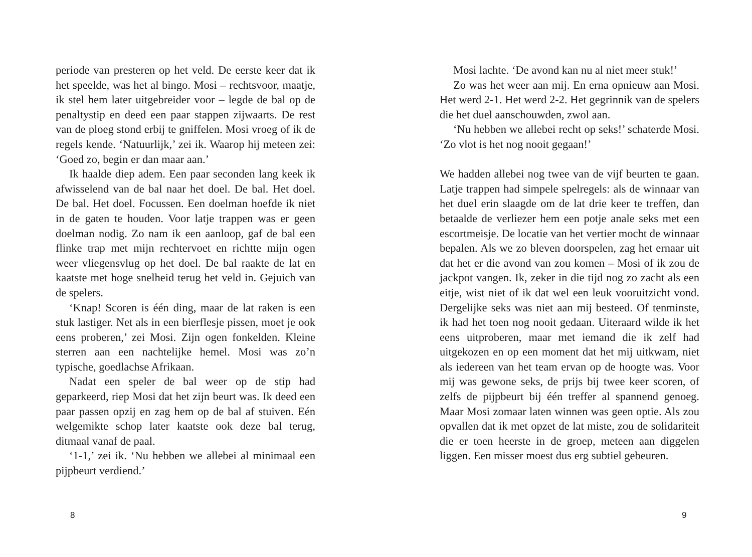periode van presteren op het veld. De eerste keer dat ik het speelde, was het al bingo. Mosi – rechtsvoor, maatje, ik stel hem later uitgebreider voor – legde de bal op de penaltystip en deed een paar stappen zijwaarts. De rest van de ploeg stond erbij te gniffelen. Mosi vroeg of ik de regels kende. ‘Natuurlijk,’ zei ik. Waarop hij meteen zei: ‘Goed zo, begin er dan maar aan.’
Ik haalde diep adem. Een paar seconden lang keek ik afwisselend van de bal naar het doel. De bal. Het doel. De bal. Het doel. Focussen. Een doelman hoefde ik niet in de gaten te houden. Voor latje trappen was er geen doelman nodig. Zo nam ik een aanloop, gaf de bal een flinke trap met mijn rechtervoet en richtte mijn ogen weer vliegensvlug op het doel. De bal raakte de lat en kaatste met hoge snelheid terug het veld in. Gejuich van de spelers.
‘Knap! Scoren is één ding, maar de lat raken is een stuk lastiger. Net als in een bierflesje pissen, moet je ook eens proberen,’ zei Mosi. Zijn ogen fonkelden. Kleine sterren aan een nachtelijke hemel. Mosi was zo’n typische, goedlachse Afrikaan.
Nadat een speler de bal weer op de stip had geparkeerd, riep Mosi dat het zijn beurt was. Ik deed een paar passen opzij en zag hem op de bal af stuiven. Eén welgemikte schop later kaatste ook deze bal terug, ditmaal vanaf de paal.
‘1-1,’ zei ik. ‘Nu hebben we allebei al minimaal een pijpbeurt verdiend.’
8
Mosi lachte. ‘De avond kan nu al niet meer stuk!’
Zo was het weer aan mij. En erna opnieuw aan Mosi. Het werd 2-1. Het werd 2-2. Het gegrinnik van de spelers die het duel aanschouwden, zwol aan.
‘Nu hebben we allebei recht op seks!’ schaterde Mosi. ‘Zo vlot is het nog nooit gegaan!’
We hadden allebei nog twee van de vijf beurten te gaan. Latje trappen had simpele spelregels: als de winnaar van het duel erin slaagde om de lat drie keer te treffen, dan betaalde de verliezer hem een potje anale seks met een escortmeisje. De locatie van het vertier mocht de winnaar bepalen. Als we zo bleven doorspelen, zag het ernaar uit dat het er die avond van zou komen – Mosi of ik zou de jackpot vangen. Ik, zeker in die tijd nog zo zacht als een eitje, wist niet of ik dat wel een leuk vooruitzicht vond. Dergelijke seks was niet aan mij besteed. Of tenminste, ik had het toen nog nooit gedaan. Uiteraard wilde ik het eens uitproberen, maar met iemand die ik zelf had uitgekozen en op een moment dat het mij uitkwam, niet als iedereen van het team ervan op de hoogte was. Voor mij was gewone seks, de prijs bij twee keer scoren, of zelfs de pijpbeurt bij één treffer al spannend genoeg. Maar Mosi zomaar laten winnen was geen optie. Als zou opvallen dat ik met opzet de lat miste, zou de solidariteit die er toen heerste in de groep, meteen aan diggelen liggen. Een misser moest dus erg subtiel gebeuren.
9